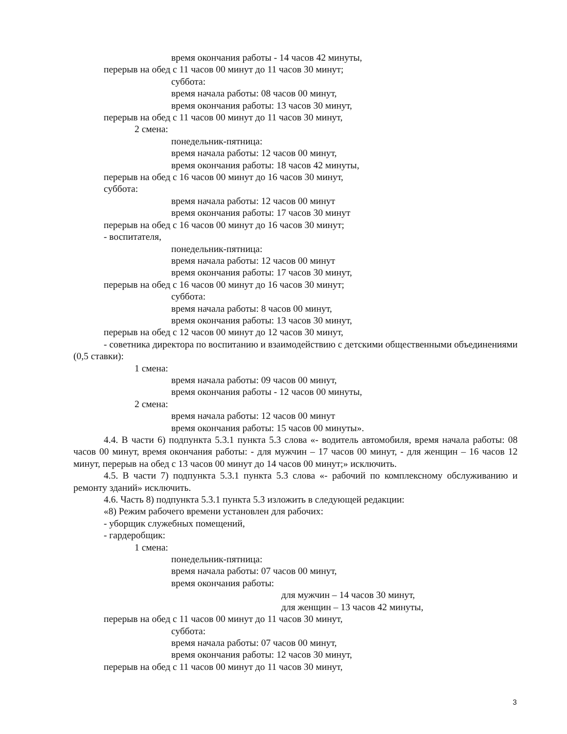время окончания работы - 14 часов 42 минуты,
перерыв на обед с 11 часов 00 минут до 11 часов 30 минут;
суббота:
время начала работы: 08 часов 00 минут,
время окончания работы: 13 часов 30 минут,
перерыв на обед с 11 часов 00 минут до 11 часов 30 минут,
2 смена:
понедельник-пятница:
время начала работы: 12 часов 00 минут,
время окончания работы: 18 часов 42 минуты,
перерыв на обед с 16 часов 00 минут до 16 часов 30 минут,
суббота:
время начала работы: 12 часов 00 минут
время окончания работы: 17 часов 30 минут
перерыв на обед с 16 часов 00 минут до 16 часов 30 минут;
- воспитателя,
понедельник-пятница:
время начала работы: 12 часов 00 минут
время окончания работы: 17 часов 30 минут,
перерыв на обед с 16 часов 00 минут до 16 часов 30 минут;
суббота:
время начала работы: 8 часов 00 минут,
время окончания работы: 13 часов 30 минут,
перерыв на обед с 12 часов 00 минут до 12 часов 30 минут,
- советника директора по воспитанию и взаимодействию с детскими общественными объединениями (0,5 ставки):
1 смена:
время начала работы: 09 часов 00 минут,
время окончания работы - 12 часов 00 минуты,
2 смена:
время начала работы: 12 часов 00 минут
время окончания работы: 15 часов 00 минуты».
4.4. В части 6) подпункта 5.3.1 пункта 5.3 слова «- водитель автомобиля, время начала работы: 08 часов 00 минут, время окончания работы: - для мужчин – 17 часов 00 минут, - для женщин – 16 часов 12 минут, перерыв на обед с 13 часов 00 минут до 14 часов 00 минут;» исключить.
4.5. В части 7) подпункта 5.3.1 пункта 5.3 слова «- рабочий по комплексному обслуживанию и ремонту зданий» исключить.
4.6. Часть 8) подпункта 5.3.1 пункта 5.3 изложить в следующей редакции:
«8) Режим рабочего времени установлен для рабочих:
- уборщик служебных помещений,
- гардеробщик:
1 смена:
понедельник-пятница:
время начала работы: 07 часов 00 минут,
время окончания работы:
для мужчин – 14 часов 30 минут,
для женщин – 13 часов 42 минуты,
перерыв на обед с 11 часов 00 минут до 11 часов 30 минут,
суббота:
время начала работы: 07 часов 00 минут,
время окончания работы: 12 часов 30 минут,
перерыв на обед с 11 часов 00 минут до 11 часов 30 минут,
3